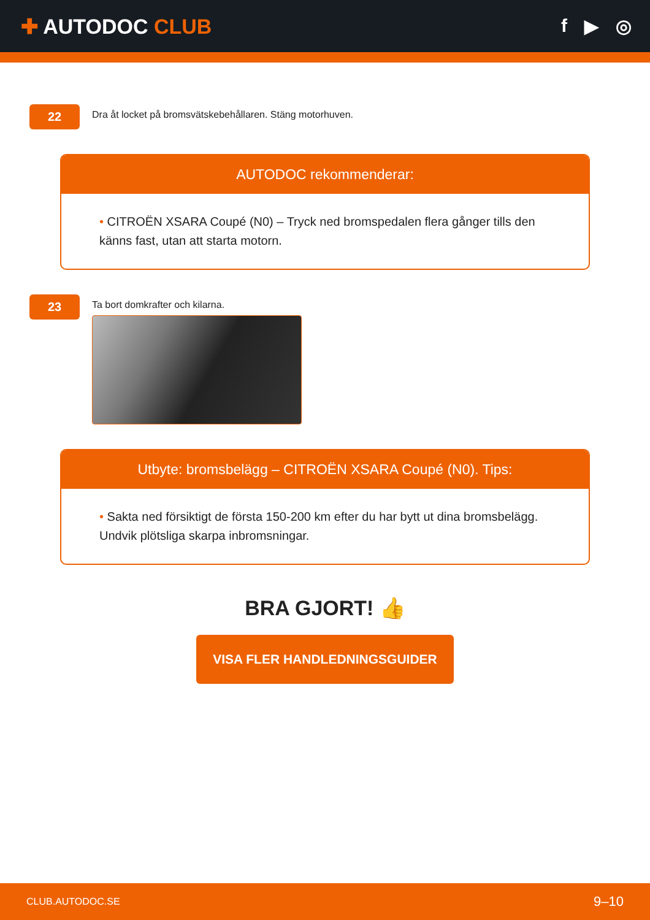✚ AUTODOC CLUB f ▶ ◎
22
Dra åt locket på bromsvätskebehållaren. Stäng motorhuven.
AUTODOC rekommenderar:
• CITROËN XSARA Coupé (N0) – Tryck ned bromspedalen flera gånger tills den känns fast, utan att starta motorn.
23
Ta bort domkrafter och kilarna.
Utbyte: bromsbelägg – CITROËN XSARA Coupé (N0). Tips:
• Sakta ned försiktigt de första 150-200 km efter du har bytt ut dina bromsbelägg. Undvik plötsliga skarpa inbromsningar.
BRA GJORT! 👍
VISA FLER HANDLEDNINGSGUIDER
CLUB.AUTODOC.SE 9–10